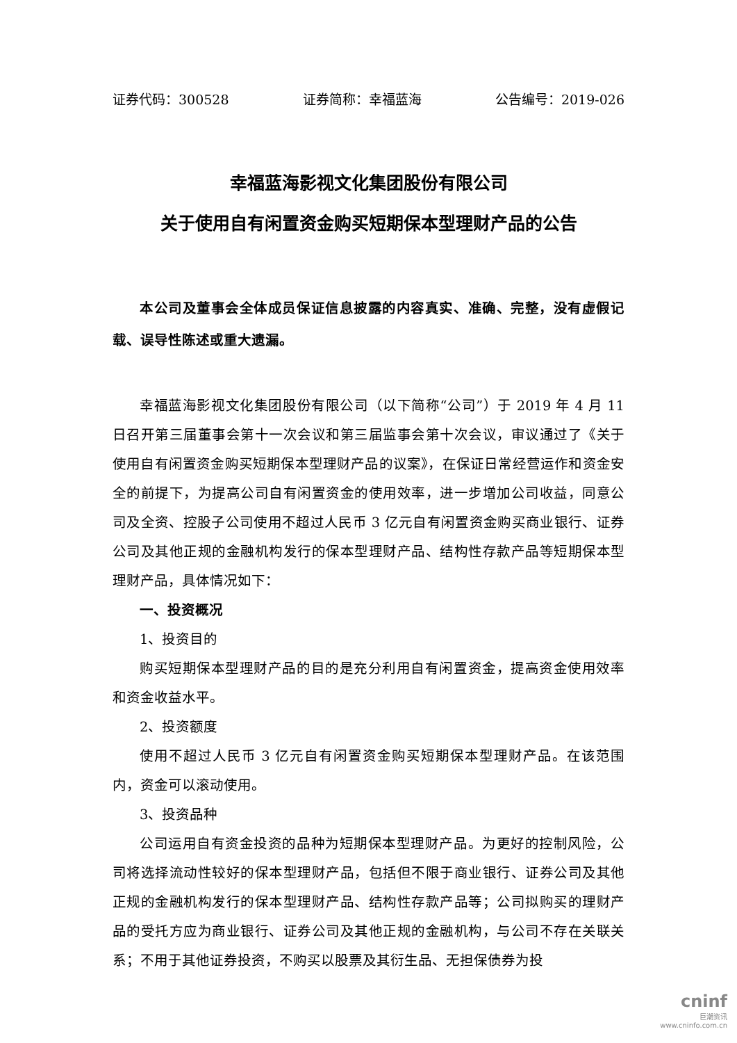证券代码：300528 证券简称：幸福蓝海 公告编号：2019-026
幸福蓝海影视文化集团股份有限公司
关于使用自有闲置资金购买短期保本型理财产品的公告
本公司及董事会全体成员保证信息披露的内容真实、准确、完整，没有虚假记载、误导性陈述或重大遗漏。
幸福蓝海影视文化集团股份有限公司（以下简称“公司”）于 2019 年 4 月 11 日召开第三届董事会第十一次会议和第三届监事会第十次会议，审议通过了《关于使用自有闲置资金购买短期保本型理财产品的议案》，在保证日常经营运作和资金安全的前提下，为提高公司自有闲置资金的使用效率，进一步增加公司收益，同意公司及全资、控股子公司使用不超过人民币 3 亿元自有闲置资金购买商业银行、证券公司及其他正规的金融机构发行的保本型理财产品、结构性存款产品等短期保本型理财产品，具体情况如下：
一、投资概况
1、投资目的
购买短期保本型理财产品的目的是充分利用自有闲置资金，提高资金使用效率和资金收益水平。
2、投资额度
使用不超过人民币 3 亿元自有闲置资金购买短期保本型理财产品。在该范围内，资金可以滚动使用。
3、投资品种
公司运用自有资金投资的品种为短期保本型理财产品。为更好的控制风险，公司将选择流动性较好的保本型理财产品，包括但不限于商业银行、证券公司及其他正规的金融机构发行的保本型理财产品、结构性存款产品等；公司拟购买的理财产品的受托方应为商业银行、证券公司及其他正规的金融机构，与公司不存在关联关系；不用于其他证券投资，不购买以股票及其衍生品、无担保债券为投
cninf
巨潮资讯
www.cninfo.com.cn